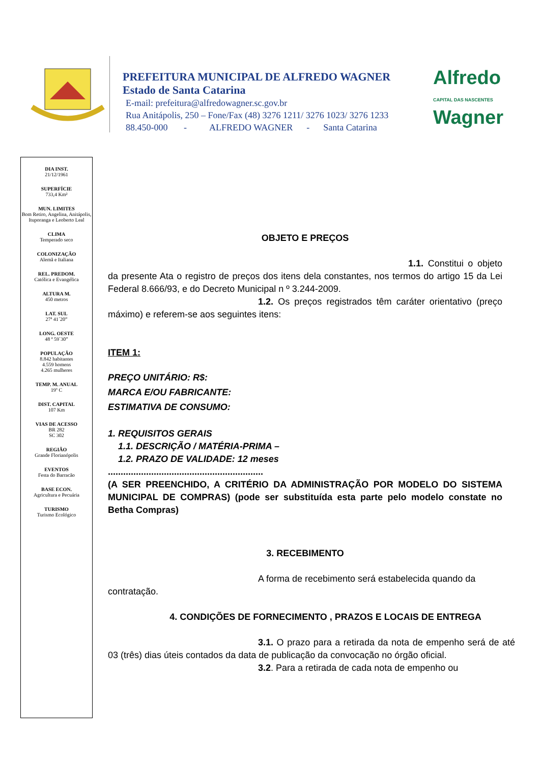PREFEITURA MUNICIPAL DE ALFREDO WAGNER
Estado de Santa Catarina
E-mail: prefeitura@alfredowagner.sc.gov.br
Rua Anitápolis, 250 – Fone/Fax (48) 3276 1211/ 3276 1023/ 3276 1233
88.450-000 - ALFREDO WAGNER - Santa Catarina
Alfredo
CAPITAL DAS NASCENTES
Wagner
DIA INST.
21/12/1961
SUPERFÍCIE
733,4 Km²
MUN. LIMITES
Bom Retiro, Angelina, Anitápolis, Ituporanga e Leoberto Leal
CLIMA
Temperado seco
COLONIZAÇÃO
Alemã e Italiana
REL. PREDOM.
Católica e Evangélica
ALTURA M.
450 metros
LAT. SUL
27ª 41´20”
LONG. OESTE
48 ª 59`30”
POPULAÇÃO
8.842 habitantes
4.559 homens
4.265 mulheres
TEMP. M. ANUAL
19º C
DIST. CAPITAL
107 Km
VIAS DE ACESSO
BR 282
SC 302
REGIÃO
Grande Florianópolis
EVENTOS
Festa do Barracão
BASE ECON.
Agricultura e Pecuária
TURISMO
Turismo Ecológico
OBJETO E PREÇOS
1.1. Constitui o objeto da presente Ata o registro de preços dos itens dela constantes, nos termos do artigo 15 da Lei Federal 8.666/93, e do Decreto Municipal n º 3.244-2009.
1.2. Os preços registrados têm caráter orientativo (preço máximo) e referem-se aos seguintes itens:
ITEM 1:
PREÇO UNITÁRIO: R$:
MARCA E/OU FABRICANTE:
ESTIMATIVA DE CONSUMO:
1. REQUISITOS GERAIS
1.1. DESCRIÇÃO / MATÉRIA-PRIMA –
1.2. PRAZO DE VALIDADE: 12 meses
.............................................................
(A SER PREENCHIDO, A CRITÉRIO DA ADMINISTRAÇÃO POR MODELO DO SISTEMA MUNICIPAL DE COMPRAS) (pode ser substituída esta parte pelo modelo constate no Betha Compras)
3. RECEBIMENTO
A forma de recebimento será estabelecida quando da contratação.
4. CONDIÇÕES DE FORNECIMENTO , PRAZOS E LOCAIS DE ENTREGA
3.1. O prazo para a retirada da nota de empenho será de até 03 (três) dias úteis contados da data de publicação da convocação no órgão oficial.
3.2. Para a retirada de cada nota de empenho ou